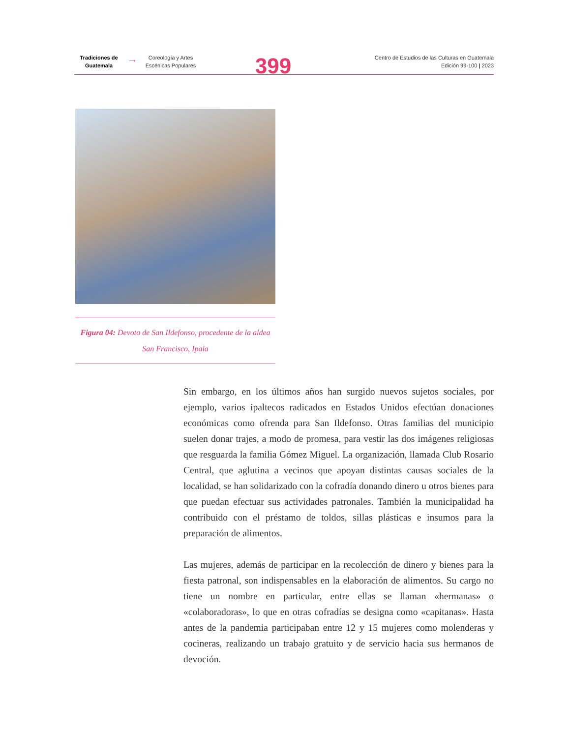Tradiciones de Guatemala
→
Coreología y Artes Escénicas Populares
399
Centro de Estudios de las Culturas en Guatemala
Edición 99-100 | 2023
Figura 04: Devoto de San Ildefonso, procedente de la aldea San Francisco, Ipala
Sin embargo, en los últimos años han surgido nuevos sujetos sociales, por ejemplo, varios ipaltecos radicados en Estados Unidos efectúan donaciones económicas como ofrenda para San Ildefonso. Otras familias del municipio suelen donar trajes, a modo de promesa, para vestir las dos imágenes religiosas que resguarda la familia Gómez Miguel. La organización, llamada Club Rosario Central, que aglutina a vecinos que apoyan distintas causas sociales de la localidad, se han solidarizado con la cofradía donando dinero u otros bienes para que puedan efectuar sus actividades patronales. También la municipalidad ha contribuido con el préstamo de toldos, sillas plásticas e insumos para la preparación de alimentos.
Las mujeres, además de participar en la recolección de dinero y bienes para la fiesta patronal, son indispensables en la elaboración de alimentos. Su cargo no tiene un nombre en particular, entre ellas se llaman «hermanas» o «colaboradoras», lo que en otras cofradías se designa como «capitanas». Hasta antes de la pandemia participaban entre 12 y 15 mujeres como molenderas y cocineras, realizando un trabajo gratuito y de servicio hacia sus hermanos de devoción.